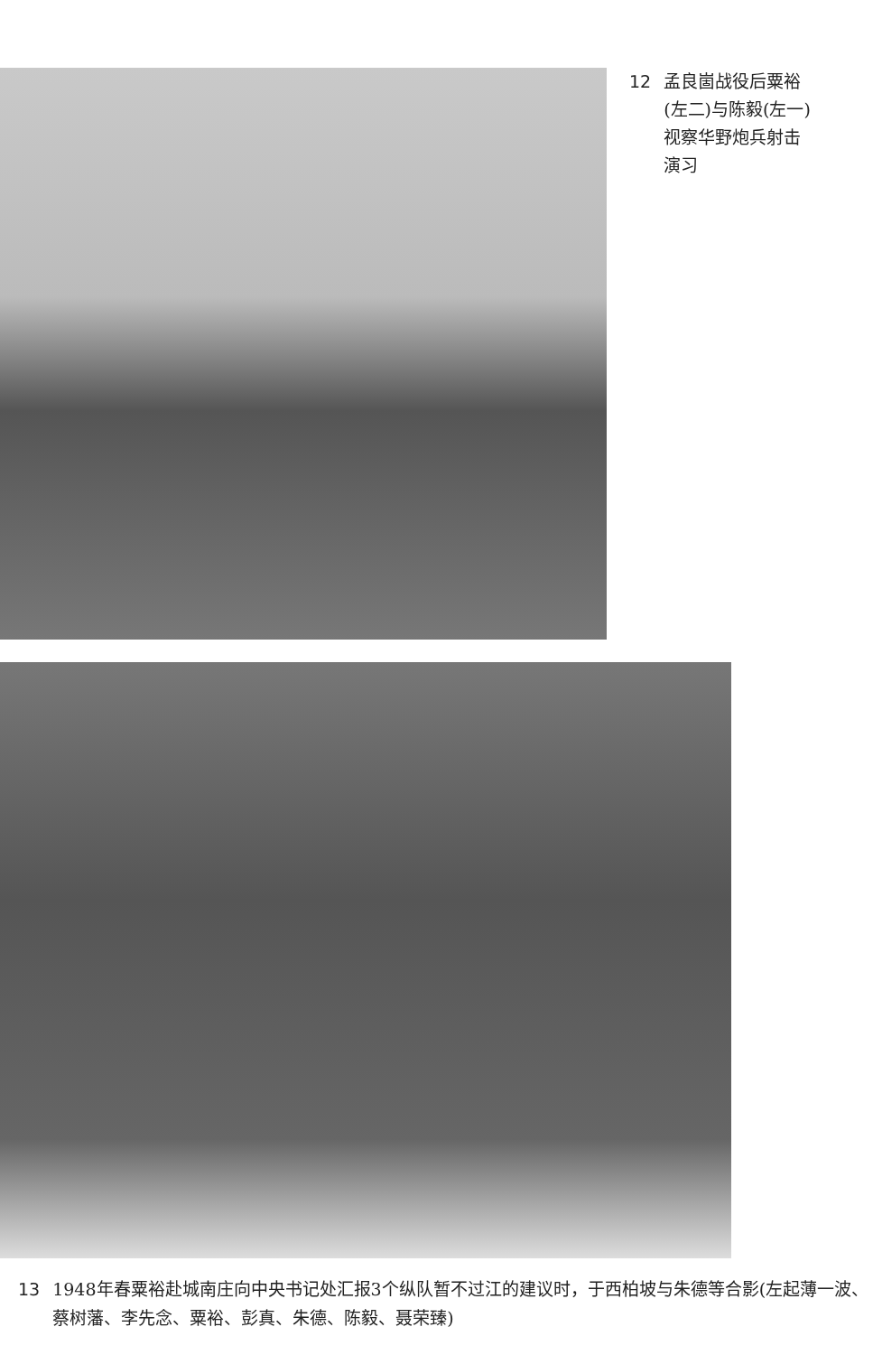12 孟良崮战役后粟裕(左二)与陈毅(左一)视察华野炮兵射击演习
13 1948年春粟裕赴城南庄向中央书记处汇报3个纵队暂不过江的建议时，于西柏坡与朱德等合影(左起薄一波、蔡树藩、李先念、粟裕、彭真、朱德、陈毅、聂荣臻)